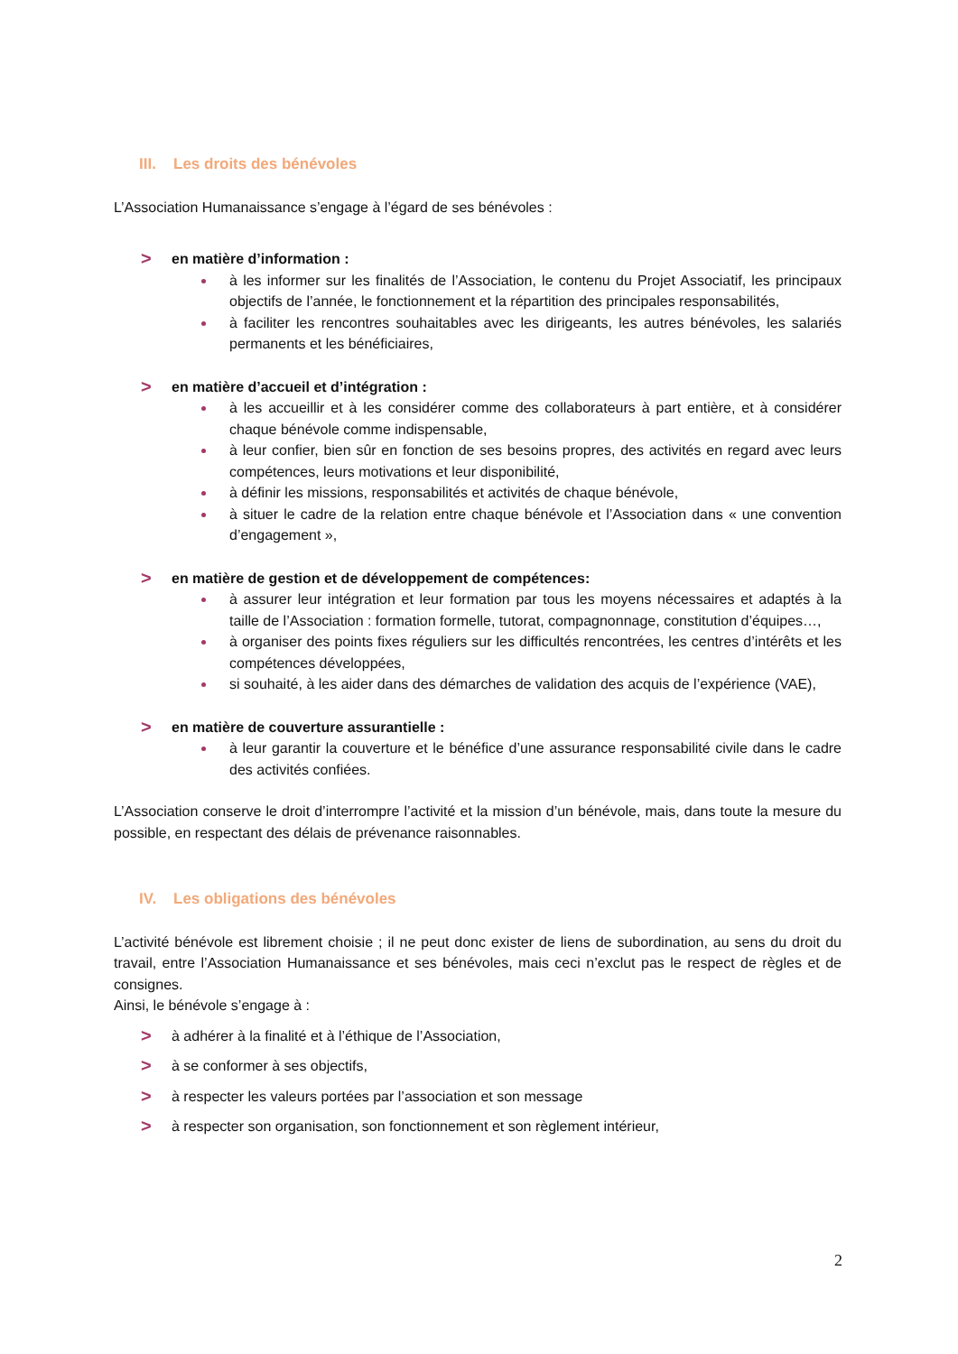III. Les droits des bénévoles
L’Association Humanaissance s’engage à l’égard de ses bénévoles :
> en matière d’information :
à les informer sur les finalités de l’Association, le contenu du Projet Associatif, les principaux objectifs de l’année, le fonctionnement et la répartition des principales responsabilités,
à faciliter les rencontres souhaitables avec les dirigeants, les autres bénévoles, les salariés permanents et les bénéficiaires,
> en matière d’accueil et d’intégration :
à les accueillir et à les considérer comme des collaborateurs à part entière, et à considérer chaque bénévole comme indispensable,
à leur confier, bien sûr en fonction de ses besoins propres, des activités en regard avec leurs compétences, leurs motivations et leur disponibilité,
à définir les missions, responsabilités et activités de chaque bénévole,
à situer le cadre de la relation entre chaque bénévole et l’Association dans « une convention d’engagement »,
> en matière de gestion et de développement de compétences:
à assurer leur intégration et leur formation par tous les moyens nécessaires et adaptés à la taille de l’Association : formation formelle, tutorat, compagnonnage, constitution d’équipes…,
à organiser des points fixes réguliers sur les difficultés rencontrées, les centres d’intérêts et les compétences développées,
si souhaité, à les aider dans des démarches de validation des acquis de l’expérience (VAE),
> en matière de couverture assurantielle :
à leur garantir la couverture et le bénéfice d’une assurance responsabilité civile dans le cadre des activités confiées.
L’Association conserve le droit d’interrompre l’activité et la mission d’un bénévole, mais, dans toute la mesure du possible, en respectant des délais de prévenance raisonnables.
IV. Les obligations des bénévoles
L’activité bénévole est librement choisie ; il ne peut donc exister de liens de subordination, au sens du droit du travail, entre l’Association Humanaissance et ses bénévoles, mais ceci n’exclut pas le respect de règles et de consignes.
Ainsi, le bénévole s’engage à :
> à adhérer à la finalité et à l’éthique de l’Association,
> à se conformer à ses objectifs,
> à respecter les valeurs portées par l’association et son message
> à respecter son organisation, son fonctionnement et son règlement intérieur,
2